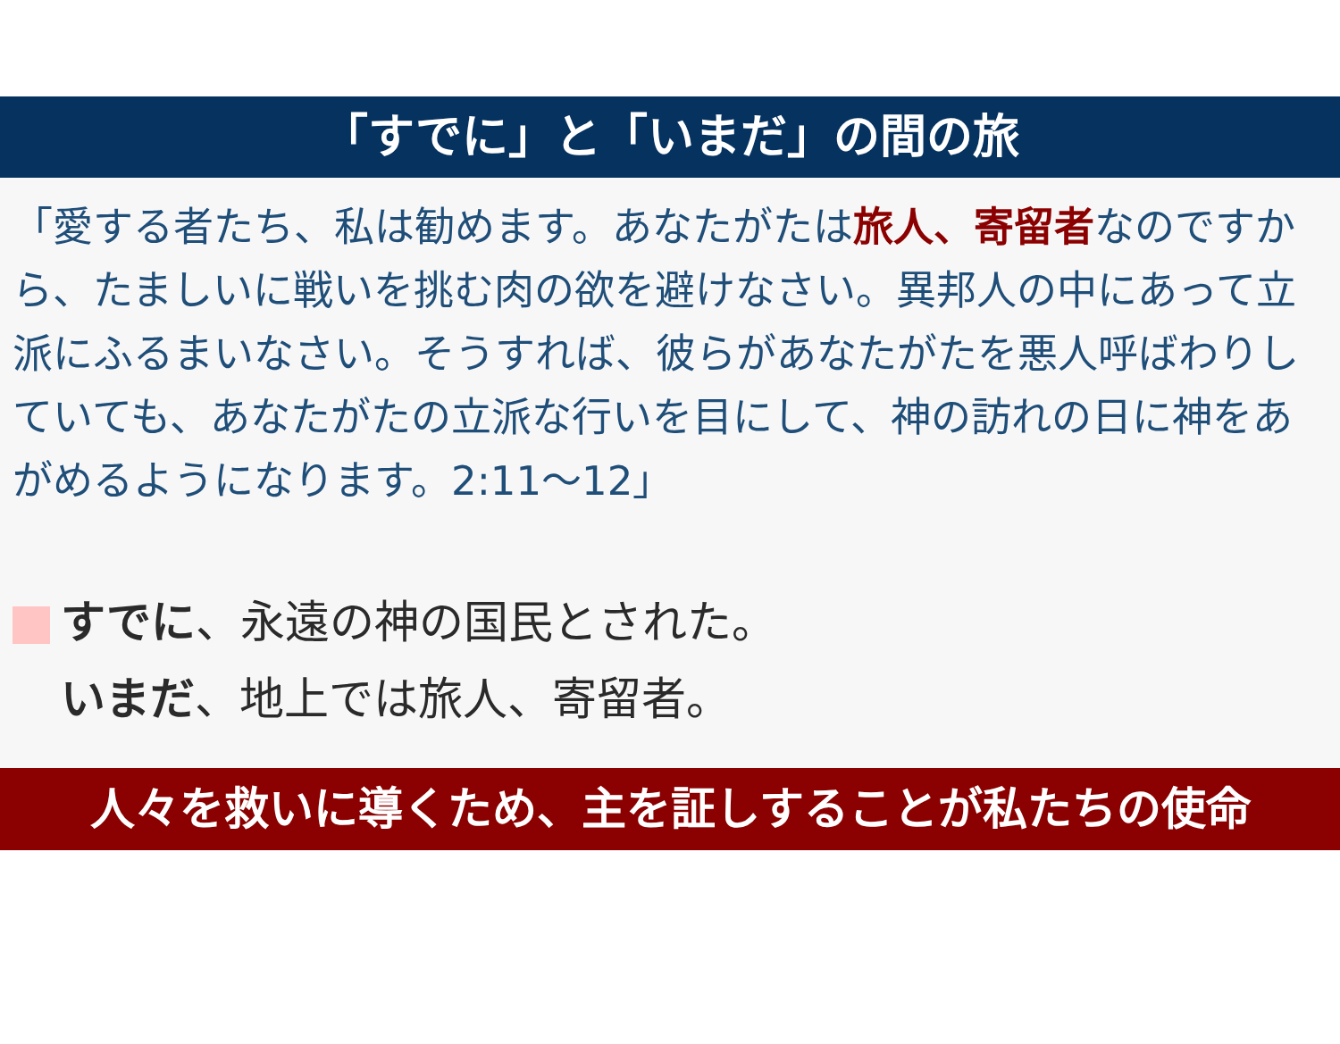「すでに」と「いまだ」の間の旅
「愛する者たち、私は勧めます。あなたがたは旅人、寄留者なのですから、たましいに戦いを挑む肉の欲を避けなさい。異邦人の中にあって立派にふるまいなさい。そうすれば、彼らがあなたがたを悪人呼ばわりしていても、あなたがたの立派な行いを目にして、神の訪れの日に神をあがめるようになります。2:11～12」
すでに、永遠の神の国民とされた。
いまだ、地上では旅人、寄留者。
人々を救いに導くため、主を証しすることが私たちの使命